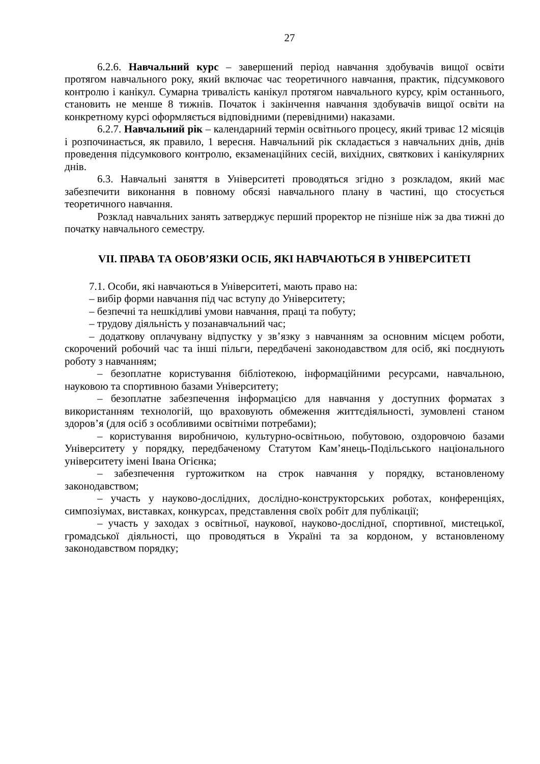27
6.2.6. Навчальний курс – завершений період навчання здобувачів вищої освіти протягом навчального року, який включає час теоретичного навчання, практик, підсумкового контролю і канікул. Сумарна тривалість канікул протягом навчального курсу, крім останнього, становить не менше 8 тижнів. Початок і закінчення навчання здобувачів вищої освіти на конкретному курсі оформляється відповідними (перевідними) наказами.
6.2.7. Навчальний рік – календарний термін освітнього процесу, який триває 12 місяців і розпочинається, як правило, 1 вересня. Навчальний рік складається з навчальних днів, днів проведення підсумкового контролю, екзаменаційних сесій, вихідних, святкових і канікулярних днів.
6.3. Навчальні заняття в Університеті проводяться згідно з розкладом, який має забезпечити виконання в повному обсязі навчального плану в частині, що стосується теоретичного навчання.
Розклад навчальних занять затверджує перший проректор не пізніше ніж за два тижні до початку навчального семестру.
VII. ПРАВА ТА ОБОВ’ЯЗКИ ОСІБ, ЯКІ НАВЧАЮТЬСЯ В УНІВЕРСИТЕТІ
7.1. Особи, які навчаються в Університеті, мають право на:
– вибір форми навчання під час вступу до Університету;
– безпечні та нешкідливі умови навчання, праці та побуту;
– трудову діяльність у позанавчальний час;
– додаткову оплачувану відпустку у зв’язку з навчанням за основним місцем роботи, скорочений робочий час та інші пільги, передбачені законодавством для осіб, які поєднують роботу з навчанням;
– безоплатне користування бібліотекою, інформаційними ресурсами, навчальною, науковою та спортивною базами Університету;
– безоплатне забезпечення інформацією для навчання у доступних форматах з використанням технологій, що враховують обмеження життєдіяльності, зумовлені станом здоров’я (для осіб з особливими освітніми потребами);
– користування виробничою, культурно-освітньою, побутовою, оздоровчою базами Університету у порядку, передбаченому Статутом Кам’янець-Подільського національного університету імені Івана Огієнка;
– забезпечення гуртожитком на строк навчання у порядку, встановленому законодавством;
– участь у науково-дослідних, дослідно-конструкторських роботах, конференціях, симпозіумах, виставках, конкурсах, представлення своїх робіт для публікації;
– участь у заходах з освітньої, наукової, науково-дослідної, спортивної, мистецької, громадської діяльності, що проводяться в Україні та за кордоном, у встановленому законодавством порядку;